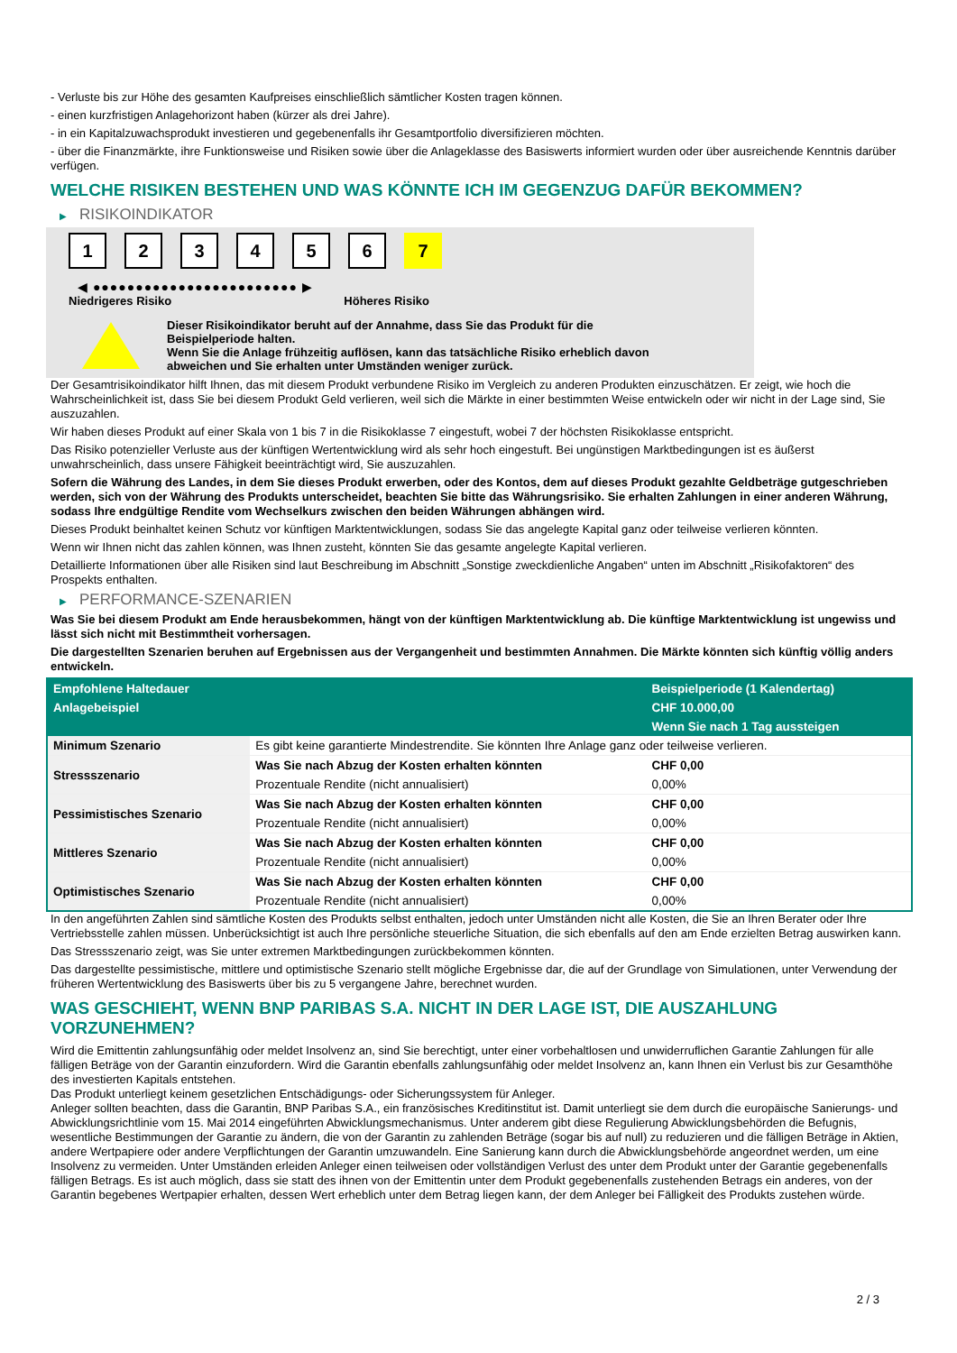- Verluste bis zur Höhe des gesamten Kaufpreises einschließlich sämtlicher Kosten tragen können.
- einen kurzfristigen Anlagehorizont haben (kürzer als drei Jahre).
- in ein Kapitalzuwachsprodukt investieren und gegebenenfalls ihr Gesamtportfolio diversifizieren möchten.
- über die Finanzmärkte, ihre Funktionsweise und Risiken sowie über die Anlageklasse des Basiswerts informiert wurden oder über ausreichende Kenntnis darüber verfügen.
WELCHE RISIKEN BESTEHEN UND WAS KÖNNTE ICH IM GEGENZUG DAFÜR BEKOMMEN?
▶ RISIKOINDIKATOR
1 2 3 4 5 6 7
◀ ●●●●●●●●●●●●●●●●●●●●●●●● ▶
Niedrigeres Risiko Höheres Risiko
Dieser Risikoindikator beruht auf der Annahme, dass Sie das Produkt für die
Beispielperiode halten.
Wenn Sie die Anlage frühzeitig auflösen, kann das tatsächliche Risiko erheblich davon
abweichen und Sie erhalten unter Umständen weniger zurück.
Der Gesamtrisikoindikator hilft Ihnen, das mit diesem Produkt verbundene Risiko im Vergleich zu anderen Produkten einzuschätzen. Er zeigt, wie hoch die Wahrscheinlichkeit ist, dass Sie bei diesem Produkt Geld verlieren, weil sich die Märkte in einer bestimmten Weise entwickeln oder wir nicht in der Lage sind, Sie auszuzahlen.
Wir haben dieses Produkt auf einer Skala von 1 bis 7 in die Risikoklasse 7 eingestuft, wobei 7 der höchsten Risikoklasse entspricht.
Das Risiko potenzieller Verluste aus der künftigen Wertentwicklung wird als sehr hoch eingestuft. Bei ungünstigen Marktbedingungen ist es äußerst unwahrscheinlich, dass unsere Fähigkeit beeinträchtigt wird, Sie auszuzahlen.
Sofern die Währung des Landes, in dem Sie dieses Produkt erwerben, oder des Kontos, dem auf dieses Produkt gezahlte Geldbeträge gutgeschrieben werden, sich von der Währung des Produkts unterscheidet, beachten Sie bitte das Währungsrisiko. Sie erhalten Zahlungen in einer anderen Währung, sodass Ihre endgültige Rendite vom Wechselkurs zwischen den beiden Währungen abhängen wird.
Dieses Produkt beinhaltet keinen Schutz vor künftigen Marktentwicklungen, sodass Sie das angelegte Kapital ganz oder teilweise verlieren könnten.
Wenn wir Ihnen nicht das zahlen können, was Ihnen zusteht, könnten Sie das gesamte angelegte Kapital verlieren.
Detaillierte Informationen über alle Risiken sind laut Beschreibung im Abschnitt „Sonstige zweckdienliche Angaben“ unten im Abschnitt „Risikofaktoren“ des Prospekts enthalten.
▶ PERFORMANCE-SZENARIEN
Was Sie bei diesem Produkt am Ende herausbekommen, hängt von der künftigen Marktentwicklung ab. Die künftige Marktentwicklung ist ungewiss und lässt sich nicht mit Bestimmtheit vorhersagen.
Die dargestellten Szenarien beruhen auf Ergebnissen aus der Vergangenheit und bestimmten Annahmen. Die Märkte könnten sich künftig völlig anders entwickeln.
| Empfohlene Haltedauer | | Beispielperiode (1 Kalendertag) |
| --- | --- | --- |
| Anlagebeispiel | | CHF 10.000,00 |
| | | Wenn Sie nach 1 Tag aussteigen |
| Minimum Szenario | Es gibt keine garantierte Mindestrendite. Sie könnten Ihre Anlage ganz oder teilweise verlieren. | |
| Stressszenario | Was Sie nach Abzug der Kosten erhalten könnten | CHF 0,00 |
| | Prozentuale Rendite (nicht annualisiert) | 0,00% |
| Pessimistisches Szenario | Was Sie nach Abzug der Kosten erhalten könnten | CHF 0,00 |
| | Prozentuale Rendite (nicht annualisiert) | 0,00% |
| Mittleres Szenario | Was Sie nach Abzug der Kosten erhalten könnten | CHF 0,00 |
| | Prozentuale Rendite (nicht annualisiert) | 0,00% |
| Optimistisches Szenario | Was Sie nach Abzug der Kosten erhalten könnten | CHF 0,00 |
| | Prozentuale Rendite (nicht annualisiert) | 0,00% |
In den angeführten Zahlen sind sämtliche Kosten des Produkts selbst enthalten, jedoch unter Umständen nicht alle Kosten, die Sie an Ihren Berater oder Ihre Vertriebsstelle zahlen müssen. Unberücksichtigt ist auch Ihre persönliche steuerliche Situation, die sich ebenfalls auf den am Ende erzielten Betrag auswirken kann.
Das Stressszenario zeigt, was Sie unter extremen Marktbedingungen zurückbekommen könnten.
Das dargestellte pessimistische, mittlere und optimistische Szenario stellt mögliche Ergebnisse dar, die auf der Grundlage von Simulationen, unter Verwendung der früheren Wertentwicklung des Basiswerts über bis zu 5 vergangene Jahre, berechnet wurden.
WAS GESCHIEHT, WENN BNP PARIBAS S.A. NICHT IN DER LAGE IST, DIE AUSZAHLUNG VORZUNEHMEN?
Wird die Emittentin zahlungsunfähig oder meldet Insolvenz an, sind Sie berechtigt, unter einer vorbehaltlosen und unwiderruflichen Garantie Zahlungen für alle fälligen Beträge von der Garantin einzufordern. Wird die Garantin ebenfalls zahlungsunfähig oder meldet Insolvenz an, kann Ihnen ein Verlust bis zur Gesamthöhe des investierten Kapitals entstehen.
Das Produkt unterliegt keinem gesetzlichen Entschädigungs- oder Sicherungssystem für Anleger.
Anleger sollten beachten, dass die Garantin, BNP Paribas S.A., ein französisches Kreditinstitut ist. Damit unterliegt sie dem durch die europäische Sanierungs- und Abwicklungsrichtlinie vom 15. Mai 2014 eingeführten Abwicklungsmechanismus. Unter anderem gibt diese Regulierung Abwicklungsbehörden die Befugnis, wesentliche Bestimmungen der Garantie zu ändern, die von der Garantin zu zahlenden Beträge (sogar bis auf null) zu reduzieren und die fälligen Beträge in Aktien, andere Wertpapiere oder andere Verpflichtungen der Garantin umzuwandeln. Eine Sanierung kann durch die Abwicklungsbehörde angeordnet werden, um eine Insolvenz zu vermeiden. Unter Umständen erleiden Anleger einen teilweisen oder vollständigen Verlust des unter dem Produkt unter der Garantie gegebenenfalls fälligen Betrags. Es ist auch möglich, dass sie statt des ihnen von der Emittentin unter dem Produkt gegebenenfalls zustehenden Betrags ein anderes, von der Garantin begebenes Wertpapier erhalten, dessen Wert erheblich unter dem Betrag liegen kann, der dem Anleger bei Fälligkeit des Produkts zustehen würde.
2 / 3